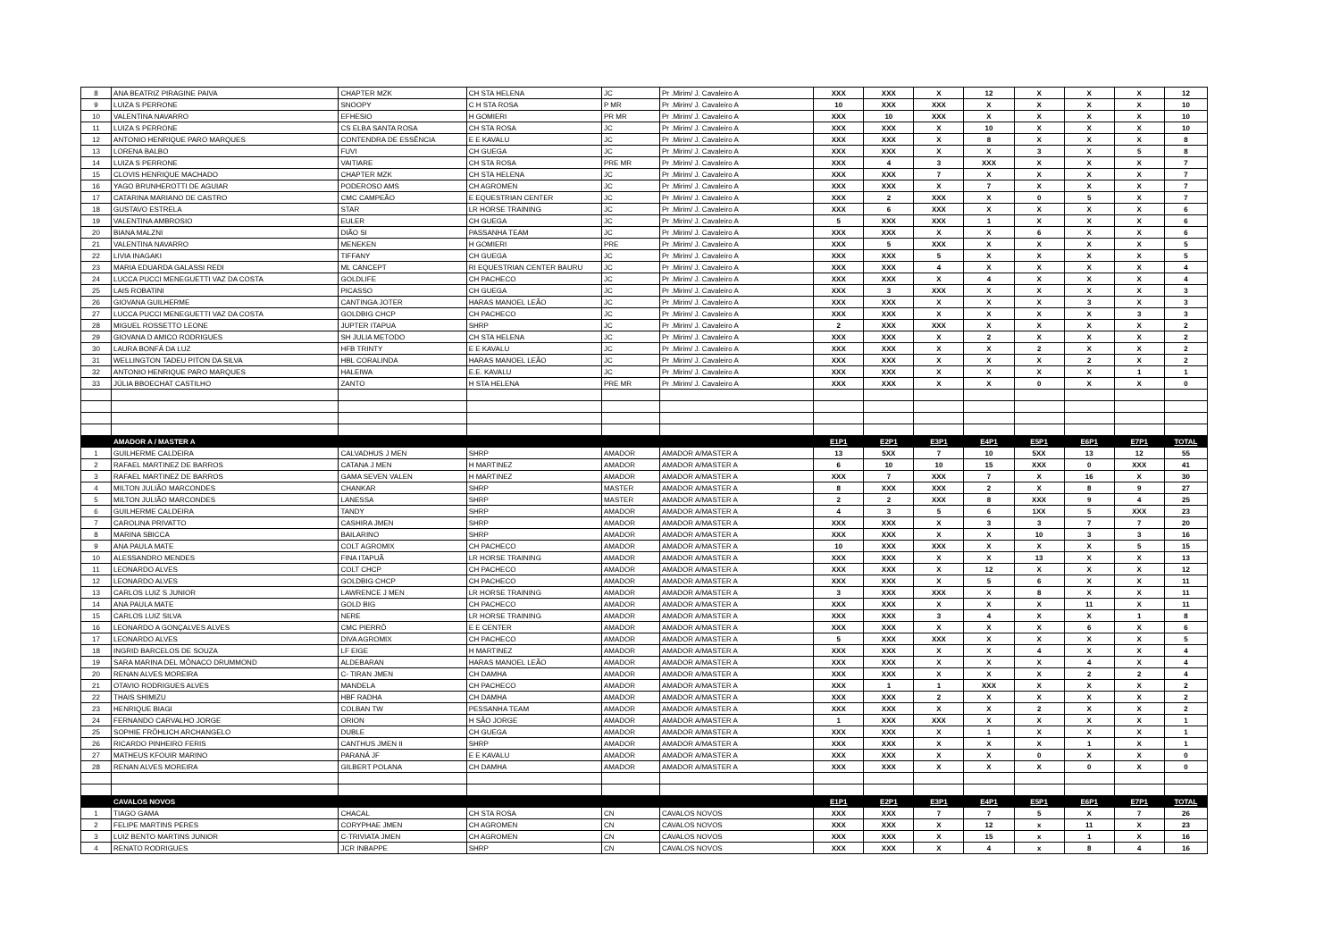| 8 | ANA BEATRIZ PIRAGINE PAIVA | CHAPTER MZK | CH STA HELENA | JC | Pr .Mirim/ J. Cavaleiro A | XXX | XXX | X | 12 | X | X | X | 12 |
| 9 | LUIZA S PERRONE | SNOOPY | C H STA ROSA | P MR | Pr .Mirim/ J. Cavaleiro A | 10 | XXX | XXX | X | X | X | X | 10 |
| 10 | VALENTINA NAVARRO | EFHESIO | H GOMIERI | PR MR | Pr .Mirim/ J. Cavaleiro A | XXX | 10 | XXX | X | X | X | X | 10 |
| 11 | LUIZA S PERRONE | CS ELBA SANTA ROSA | CH STA ROSA | JC | Pr .Mirim/ J. Cavaleiro A | XXX | XXX | X | 10 | X | X | X | 10 |
| 12 | ANTONIO HENRIQUE PARO MARQUES | CONTENDRA DE ESSÊNCIA | E E KAVALU | JC | Pr .Mirim/ J. Cavaleiro A | XXX | XXX | X | 8 | X | X | X | 8 |
| 13 | LORENA BALBO | FUVI | CH GUEGA | JC | Pr .Mirim/ J. Cavaleiro A | XXX | XXX | X | X | 3 | X | 5 | 8 |
| 14 | LUIZA S PERRONE | VAITIARE | CH STA ROSA | PRE MR | Pr .Mirim/ J. Cavaleiro A | XXX | 4 | 3 | XXX | X | X | X | 7 |
| 15 | CLOVIS HENRIQUE MACHADO | CHAPTER MZK | CH STA HELENA | JC | Pr .Mirim/ J. Cavaleiro A | XXX | XXX | 7 | X | X | X | X | 7 |
| 16 | YAGO BRUNHEROTTI DE AGUIAR | PODEROSO AMS | CH AGROMEN | JC | Pr .Mirim/ J. Cavaleiro A | XXX | XXX | X | 7 | X | X | X | 7 |
| 17 | CATARINA MARIANO DE CASTRO | CMC CAMPEÃO | E EQUESTRIAN CENTER | JC | Pr .Mirim/ J. Cavaleiro A | XXX | 2 | XXX | X | 0 | 5 | X | 7 |
| 18 | GUSTAVO ESTRELA | STAR | LR HORSE TRAINING | JC | Pr .Mirim/ J. Cavaleiro A | XXX | 6 | XXX | X | X | X | X | 6 |
| 19 | VALENTINA AMBROSIO | EULER | CH GUEGA | JC | Pr .Mirim/ J. Cavaleiro A | 5 | XXX | XXX | 1 | X | X | X | 6 |
| 20 | BIANA MALZNI | DIÃO SI | PASSANHA TEAM | JC | Pr .Mirim/ J. Cavaleiro A | XXX | XXX | X | X | 6 | X | X | 6 |
| 21 | VALENTINA NAVARRO | MENEKEN | H GOMIERI | PRE | Pr .Mirim/ J. Cavaleiro A | XXX | 5 | XXX | X | X | X | X | 5 |
| 22 | LIVIA INAGAKI | TIFFANY | CH GUEGA | JC | Pr .Mirim/ J. Cavaleiro A | XXX | XXX | 5 | X | X | X | X | 5 |
| 23 | MARIA EDUARDA GALASSI REDI | ML CANCEPT | RI EQUESTRIAN CENTER BAURU | JC | Pr .Mirim/ J. Cavaleiro A | XXX | XXX | 4 | X | X | X | X | 4 |
| 24 | LUCCA PUCCI MENEGUETTI VAZ DA COSTA | GOLDLIFE | CH PACHECO | JC | Pr .Mirim/ J. Cavaleiro A | XXX | XXX | X | 4 | X | X | X | 4 |
| 25 | LAIS ROBATINI | PICASSO | CH GUEGA | JC | Pr .Mirim/ J. Cavaleiro A | XXX | 3 | XXX | X | X | X | X | 3 |
| 26 | GIOVANA GUILHERME | CANTINGA JOTER | HARAS MANOEL LEÃO | JC | Pr .Mirim/ J. Cavaleiro A | XXX | XXX | X | X | X | 3 | X | 3 |
| 27 | LUCCA PUCCI MENEGUETTI VAZ DA COSTA | GOLDBIG CHCP | CH PACHECO | JC | Pr .Mirim/ J. Cavaleiro A | XXX | XXX | X | X | X | X | 3 | 3 |
| 28 | MIGUEL ROSSETTO LEONE | JUPTER ITAPUA | SHRP | JC | Pr .Mirim/ J. Cavaleiro A | 2 | XXX | XXX | X | X | X | X | 2 |
| 29 | GIOVANA D AMICO RODRIGUES | SH JULIA METODO | CH STA HELENA | JC | Pr .Mirim/ J. Cavaleiro A | XXX | XXX | X | 2 | X | X | X | 2 |
| 30 | LAURA BONFÁ DA LUZ | HFB TRINTY | E E KAVALU | JC | Pr .Mirim/ J. Cavaleiro A | XXX | XXX | X | X | 2 | X | X | 2 |
| 31 | WELLINGTON TADEU PITON DA SILVA | HBL CORALINDA | HARAS MANOEL LEÃO | JC | Pr .Mirim/ J. Cavaleiro A | XXX | XXX | X | X | X | 2 | X | 2 |
| 32 | ANTONIO HENRIQUE PARO MARQUES | HALEIWA | E.E. KAVALU | JC | Pr .Mirim/ J. Cavaleiro A | XXX | XXX | X | X | X | X | 1 | 1 |
| 33 | JÚLIA BBOECHAT CASTILHO | ZANTO | H STA HELENA | PRE MR | Pr .Mirim/ J. Cavaleiro A | XXX | XXX | X | X | 0 | X | X | 0 |
| | AMADOR A / MASTER A | | | | | E1P1 | E2P1 | E3P1 | E4P1 | E5P1 | E6P1 | E7P1 | TOTAL |
| 1 | GUILHERME CALDEIRA | CALVADHUS J MEN | SHRP | AMADOR | AMADOR A/MASTER A | 13 | 5XX | 7 | 10 | 5XX | 13 | 12 | 55 |
| 2 | RAFAEL MARTINEZ DE BARROS | CATANA J MEN | H MARTINEZ | AMADOR | AMADOR A/MASTER A | 6 | 10 | 10 | 15 | XXX | 0 | XXX | 41 |
| 3 | RAFAEL MARTINEZ DE BARROS | GAMA SEVEN VALEN | H MARTINEZ | AMADOR | AMADOR A/MASTER A | XXX | 7 | XXX | 7 | X | 16 | X | 30 |
| 4 | MILTON JULIÃO MARCONDES | CHANKAR | SHRP | MASTER | AMADOR A/MASTER A | 8 | XXX | XXX | 2 | X | 8 | 9 | 27 |
| 5 | MILTON JULIÃO MARCONDES | LANESSA | SHRP | MASTER | AMADOR A/MASTER A | 2 | 2 | XXX | 8 | XXX | 9 | 4 | 25 |
| 6 | GUILHERME CALDEIRA | TANDY | SHRP | AMADOR | AMADOR A/MASTER A | 4 | 3 | 5 | 6 | 1XX | 5 | XXX | 23 |
| 7 | CAROLINA PRIVATTO | CASHIRA JMEN | SHRP | AMADOR | AMADOR A/MASTER A | XXX | XXX | X | 3 | 3 | 7 | 7 | 20 |
| 8 | MARINA SBICCA | BAILARINO | SHRP | AMADOR | AMADOR A/MASTER A | XXX | XXX | X | X | 10 | 3 | 3 | 16 |
| 9 | ANA PAULA MATE | COLT AGROMIX | CH PACHECO | AMADOR | AMADOR A/MASTER A | 10 | XXX | XXX | X | X | X | 5 | 15 |
| 10 | ALESSANDRO MENDES | FINA ITAPUÃ | LR HORSE TRAINING | AMADOR | AMADOR A/MASTER A | XXX | XXX | X | X | 13 | X | X | 13 |
| 11 | LEONARDO ALVES | COLT CHCP | CH PACHECO | AMADOR | AMADOR A/MASTER A | XXX | XXX | X | 12 | X | X | X | 12 |
| 12 | LEONARDO ALVES | GOLDBIG CHCP | CH PACHECO | AMADOR | AMADOR A/MASTER A | XXX | XXX | X | 5 | 6 | X | X | 11 |
| 13 | CARLOS LUIZ S JUNIOR | LAWRENCE J MEN | LR HORSE TRAINING | AMADOR | AMADOR A/MASTER A | 3 | XXX | XXX | X | 8 | X | X | 11 |
| 14 | ANA PAULA MATE | GOLD BIG | CH PACHECO | AMADOR | AMADOR A/MASTER A | XXX | XXX | X | X | X | 11 | X | 11 |
| 15 | CARLOS LUIZ SILVA | NERE | LR HORSE TRAINING | AMADOR | AMADOR A/MASTER A | XXX | XXX | 3 | 4 | X | X | 1 | 8 |
| 16 | LEONARDO A GONÇALVES ALVES | CMC PIERRÔ | E E CENTER | AMADOR | AMADOR A/MASTER A | XXX | XXX | X | X | X | 6 | X | 6 |
| 17 | LEONARDO ALVES | DIVA AGROMIX | CH PACHECO | AMADOR | AMADOR A/MASTER A | 5 | XXX | XXX | X | X | X | X | 5 |
| 18 | INGRID BARCELOS DE SOUZA | LF EIGE | H MARTINEZ | AMADOR | AMADOR A/MASTER A | XXX | XXX | X | X | 4 | X | X | 4 |
| 19 | SARA MARINA DEL MÔNACO DRUMMOND | ALDEBARAN | HARAS MANOEL LEÃO | AMADOR | AMADOR A/MASTER A | XXX | XXX | X | X | X | 4 | X | 4 |
| 20 | RENAN ALVES MOREIRA | C- TIRAN JMEN | CH DAMHA | AMADOR | AMADOR A/MASTER A | XXX | XXX | X | X | X | 2 | 2 | 4 |
| 21 | OTAVIO RODRIGUES ALVES | MANDELA | CH PACHECO | AMADOR | AMADOR A/MASTER A | XXX | 1 | 1 | XXX | X | X | X | 2 |
| 22 | THAIS SHIMIZU | HBF RADHA | CH DAMHA | AMADOR | AMADOR A/MASTER A | XXX | XXX | 2 | X | X | X | X | 2 |
| 23 | HENRIQUE BIAGI | COLBAN TW | PESSANHA TEAM | AMADOR | AMADOR A/MASTER A | XXX | XXX | X | X | 2 | X | X | 2 |
| 24 | FERNANDO CARVALHO JORGE | ORION | H SÃO JORGE | AMADOR | AMADOR A/MASTER A | 1 | XXX | XXX | X | X | X | X | 1 |
| 25 | SOPHIE FRÖHLICH ARCHANGELO | DUBLE | CH GUEGA | AMADOR | AMADOR A/MASTER A | XXX | XXX | X | 1 | X | X | X | 1 |
| 26 | RICARDO PINHEIRO FERIS | CANTHUS JMEN II | SHRP | AMADOR | AMADOR A/MASTER A | XXX | XXX | X | X | X | 1 | X | 1 |
| 27 | MATHEUS KFOUIR MARINO | PARANÁ JF | E E KAVALU | AMADOR | AMADOR A/MASTER A | XXX | XXX | X | X | 0 | X | X | 0 |
| 28 | RENAN ALVES MOREIRA | GILBERT POLANA | CH DAMHA | AMADOR | AMADOR A/MASTER A | XXX | XXX | X | X | X | 0 | X | 0 |
| | CAVALOS NOVOS | | | | | E1P1 | E2P1 | E3P1 | E4P1 | E5P1 | E6P1 | E7P1 | TOTAL |
| 1 | TIAGO GAMA | CHACAL | CH STA ROSA | CN | CAVALOS NOVOS | XXX | XXX | 7 | 7 | 5 | X | 7 | 26 |
| 2 | FELIPE MARTINS PERES | CORYPHAE JMEN | CH AGROMEN | CN | CAVALOS NOVOS | XXX | XXX | X | 12 | x | 11 | X | 23 |
| 3 | LUIZ BENTO MARTINS JUNIOR | C-TRIVIATA JMEN | CH AGROMEN | CN | CAVALOS NOVOS | XXX | XXX | X | 15 | x | 1 | X | 16 |
| 4 | RENATO RODRIGUES | JCR INBAPPE | SHRP | CN | CAVALOS NOVOS | XXX | XXX | X | 4 | x | 8 | 4 | 16 |